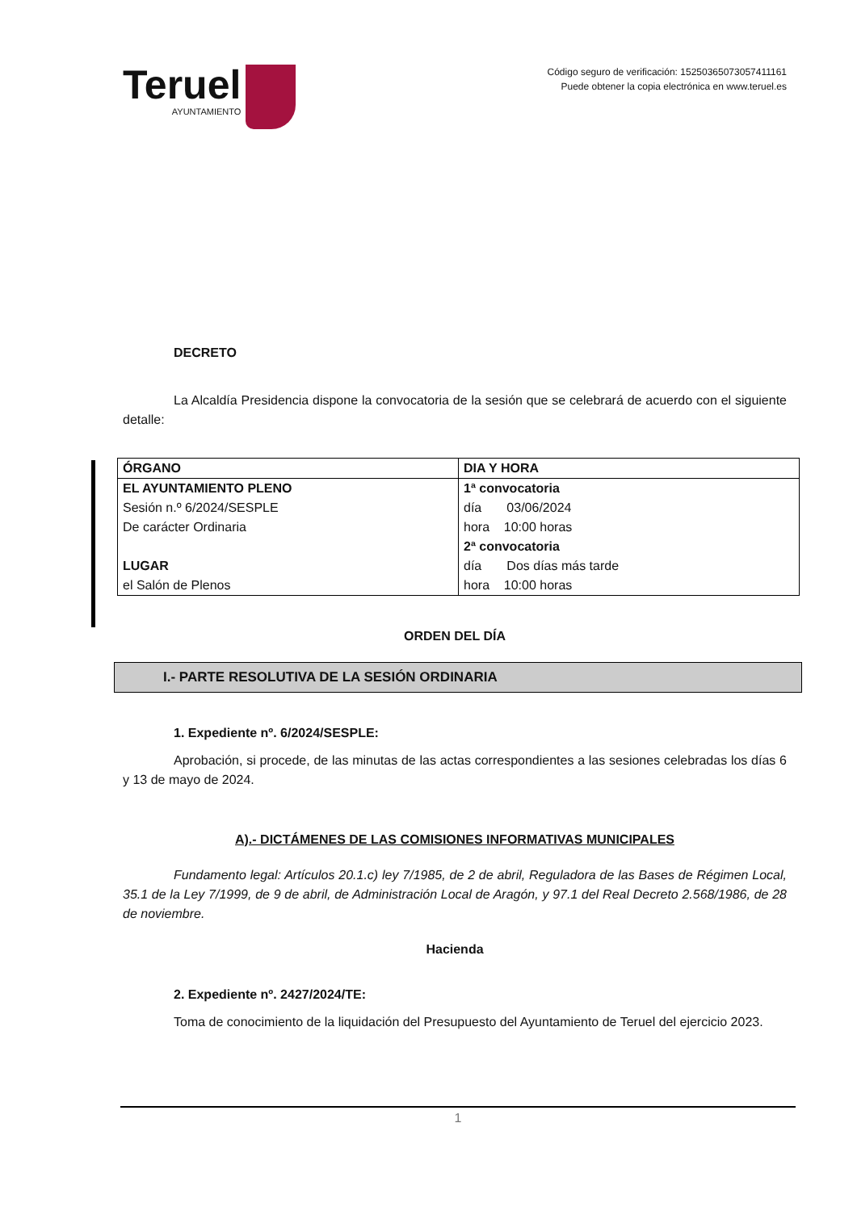Teruel
AYUNTAMIENTO
Código seguro de verificación: 15250365073057411161
Puede obtener la copia electrónica en www.teruel.es
DECRETO
La Alcaldía Presidencia dispone la convocatoria de la sesión que se celebrará de acuerdo con el siguiente detalle:
| ÓRGANO | DIA Y HORA |
| EL AYUNTAMIENTO PLENO Sesión n.º 6/2024/SESPLE De carácter Ordinaria LUGAR el Salón de Plenos | 1ª convocatoria día 03/06/2024 hora 10:00 horas 2ª convocatoria día Dos días más tarde hora 10:00 horas |
ORDEN DEL DÍA
I.- PARTE RESOLUTIVA DE LA SESIÓN ORDINARIA
1. Expediente nº. 6/2024/SESPLE:
Aprobación, si procede, de las minutas de las actas correspondientes a las sesiones celebradas los días 6 y 13 de mayo de 2024.
A).- DICTÁMENES DE LAS COMISIONES INFORMATIVAS MUNICIPALES
Fundamento legal: Artículos 20.1.c) ley 7/1985, de 2 de abril, Reguladora de las Bases de Régimen Local, 35.1 de la Ley 7/1999, de 9 de abril, de Administración Local de Aragón, y 97.1 del Real Decreto 2.568/1986, de 28 de noviembre.
Hacienda
2. Expediente nº. 2427/2024/TE:
Toma de conocimiento de la liquidación del Presupuesto del Ayuntamiento de Teruel del ejercicio 2023.
1